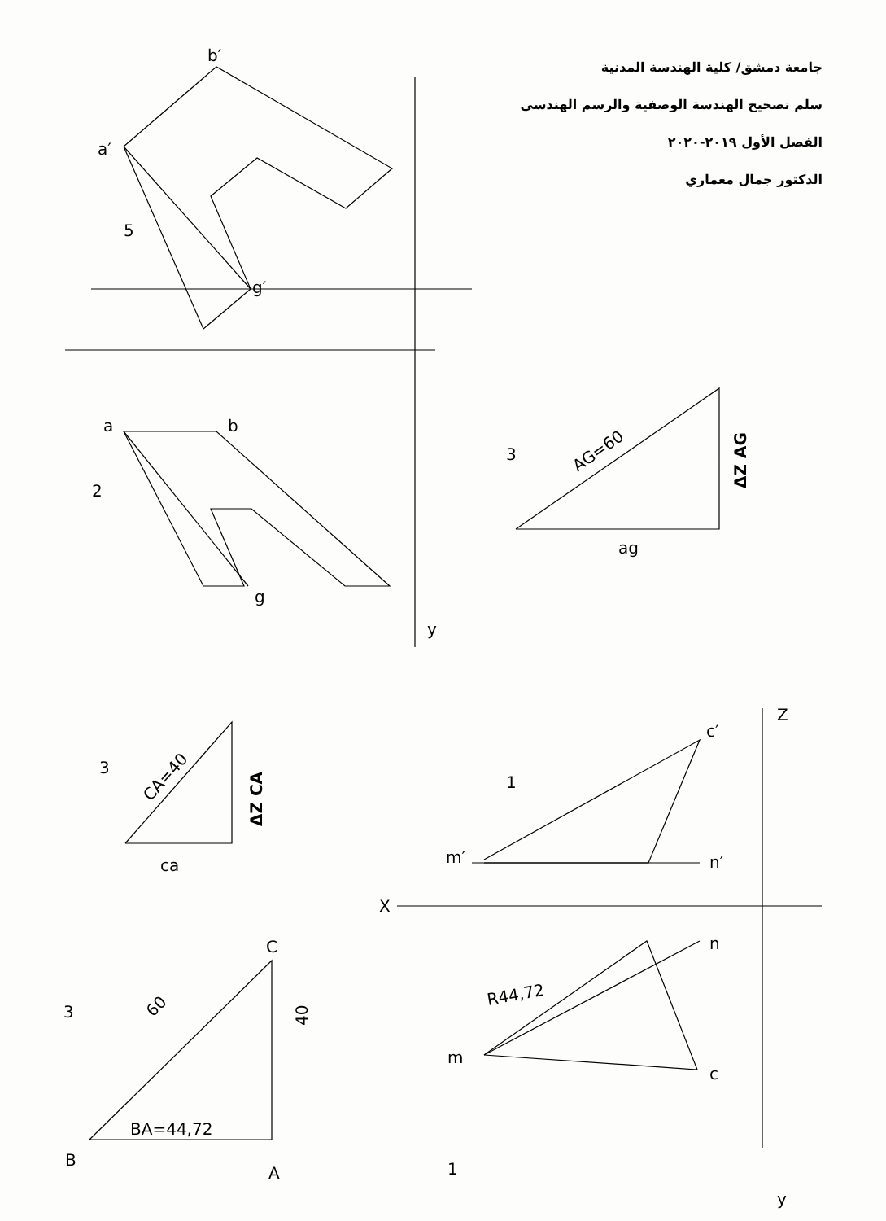b′
a′
5
g′
a
b
2
g
y
3
AG=60
ΔZ AG
ag
3
CA=40
ΔZ CA
ca
3
60
BA=44,72
40
B
A
C
Z
c′
1
m′
n′
X
n
R44,72
m
c
1
y
جامعة دمشق/ كلية الهندسة المدنية
سلم تصحيح الهندسة الوصفية والرسم الهندسي
الفصل الأول ٢٠١٩-٢٠٢٠
الدكتور جمال معماري